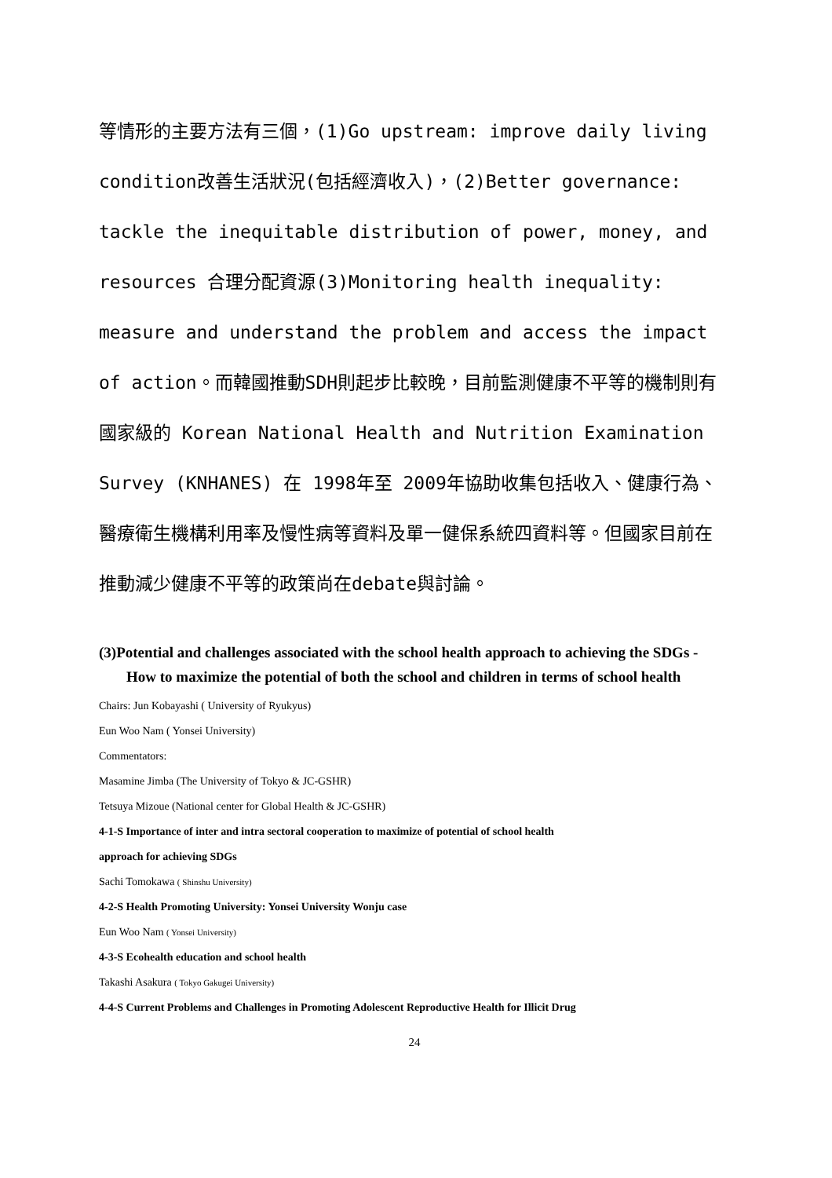等情形的主要方法有三個，(1)Go upstream: improve daily living condition改善生活狀況(包括經濟收入)，(2)Better governance: tackle the inequitable distribution of power, money, and resources 合理分配資源(3)Monitoring health inequality: measure and understand the problem and access the impact of action。而韓國推動SDH則起步比較晚，目前監測健康不平等的機制則有國家級的 Korean National Health and Nutrition Examination Survey (KNHANES) 在 1998年至 2009年協助收集包括收入、健康行為、醫療衛生機構利用率及慢性病等資料及單一健保系統四資料等。但國家目前在推動減少健康不平等的政策尚在debate與討論。
(3)Potential and challenges associated with the school health approach to achieving the SDGs - How to maximize the potential of both the school and children in terms of school health
Chairs: Jun Kobayashi ( University of Ryukyus)
Eun Woo Nam ( Yonsei University)
Commentators:
Masamine Jimba (The University of Tokyo & JC-GSHR)
Tetsuya Mizoue (National center for Global Health & JC-GSHR)
4-1-S Importance of inter and intra sectoral cooperation to maximize of potential of school health
approach for achieving SDGs
Sachi Tomokawa ( Shinshu University)
4-2-S Health Promoting University: Yonsei University Wonju case
Eun Woo Nam ( Yonsei University)
4-3-S Ecohealth education and school health
Takashi Asakura ( Tokyo Gakugei University)
4-4-S Current Problems and Challenges in Promoting Adolescent Reproductive Health for Illicit Drug
24